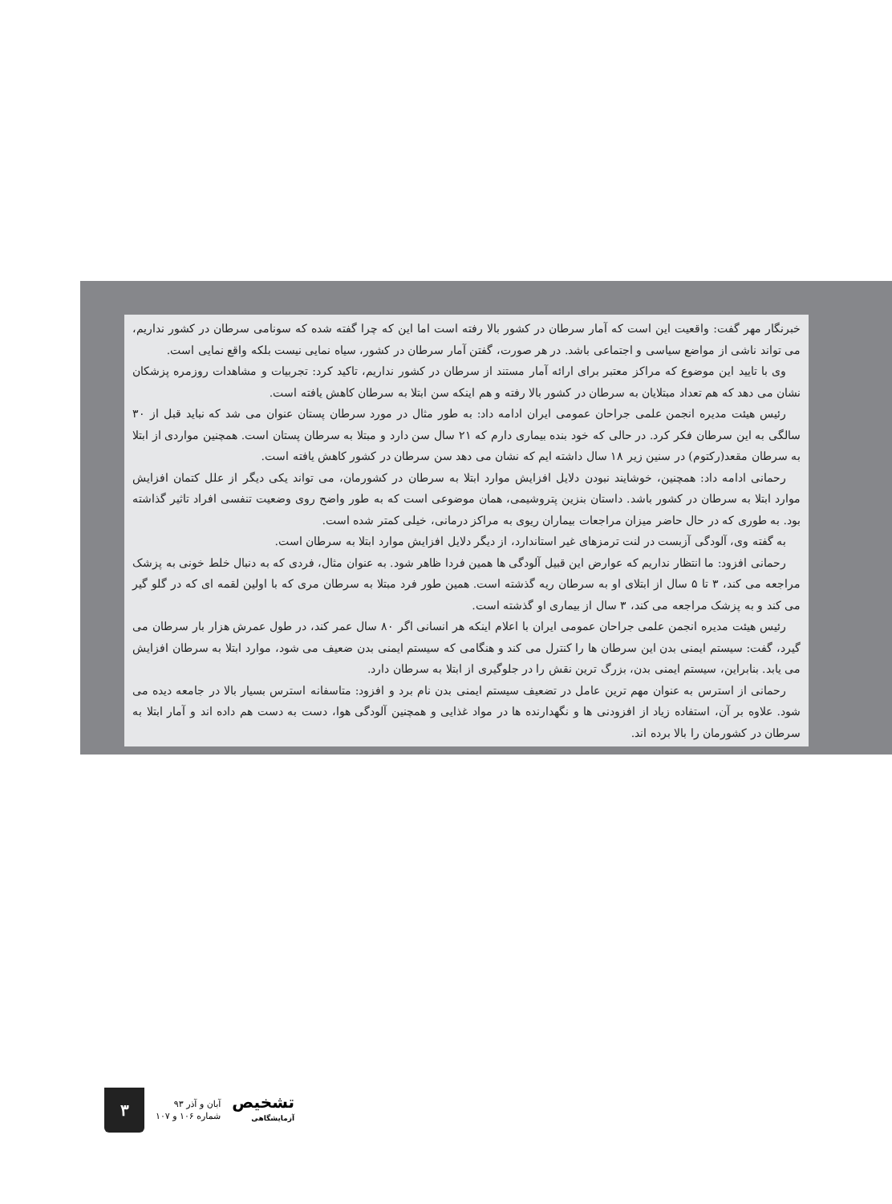خبرنگار مهر گفت: واقعیت این است که آمار سرطان در کشور بالا رفته است اما این که چرا گفته شده که سونامی سرطان در کشور نداریم، می تواند ناشی از مواضع سیاسی و اجتماعی باشد. در هر صورت، گفتن آمار سرطان در کشور، سیاه نمایی نیست بلکه واقع نمایی است.
وی با تایید این موضوع که مراکز معتبر برای ارائه آمار مستند از سرطان در کشور نداریم، تاکید کرد: تجربیات و مشاهدات روزمره پزشکان نشان می دهد که هم تعداد مبتلایان به سرطان در کشور بالا رفته و هم اینکه سن ابتلا به سرطان کاهش یافته است.
رئیس هیئت مدیره انجمن علمی جراحان عمومی ایران ادامه داد: به طور مثال در مورد سرطان پستان عنوان می شد که نباید قبل از ۳۰ سالگی به این سرطان فکر کرد. در حالی که خود بنده بیماری دارم که ۲۱ سال سن دارد و مبتلا به سرطان پستان است. همچنین مواردی از ابتلا به سرطان مقعد(رکتوم) در سنین زیر ۱۸ سال داشته ایم که نشان می دهد سن سرطان در کشور کاهش یافته است.
رحمانی ادامه داد: همچنین، خوشایند نبودن دلایل افزایش موارد ابتلا به سرطان در کشورمان، می تواند یکی دیگر از علل کتمان افزایش موارد ابتلا به سرطان در کشور باشد. داستان بنزین پتروشیمی، همان موضوعی است که به طور واضح روی وضعیت تنفسی افراد تاثیر گذاشته بود. به طوری که در حال حاضر میزان مراجعات بیماران ریوی به مراکز درمانی، خیلی کمتر شده است.
به گفته وی، آلودگی آزبست در لنت ترمزهای غیر استاندارد، از دیگر دلایل افزایش موارد ابتلا به سرطان است.
رحمانی افزود: ما انتظار نداریم که عوارض این قبیل آلودگی ها همین فردا ظاهر شود. به عنوان مثال، فردی که به دنبال خلط خونی به پزشک مراجعه می کند، ۳ تا ۵ سال از ابتلای او به سرطان ریه گذشته است. همین طور فرد مبتلا به سرطان مری که با اولین لقمه ای که در گلو گیر می کند و به پزشک مراجعه می کند، ۳ سال از بیماری او گذشته است.
رئیس هیئت مدیره انجمن علمی جراحان عمومی ایران با اعلام اینکه هر انسانی اگر ۸۰ سال عمر کند، در طول عمرش هزار بار سرطان می گیرد، گفت: سیستم ایمنی بدن این سرطان ها را کنترل می کند و هنگامی که سیستم ایمنی بدن ضعیف می شود، موارد ابتلا به سرطان افزایش می یابد. بنابراین، سیستم ایمنی بدن، بزرگ ترین نقش را در جلوگیری از ابتلا به سرطان دارد.
رحمانی از استرس به عنوان مهم ترین عامل در تضعیف سیستم ایمنی بدن نام برد و افزود: متاسفانه استرس بسیار بالا در جامعه دیده می شود. علاوه بر آن، استفاده زیاد از افزودنی ها و نگهدارنده ها در مواد غذایی و همچنین آلودگی هوا، دست به دست هم داده اند و آمار ابتلا به سرطان در کشورمان را بالا برده اند.
تشخیص
آزمایشگاهی
آبان و آذر ۹۳
شماره ۱۰۶ و ۱۰۷
۳